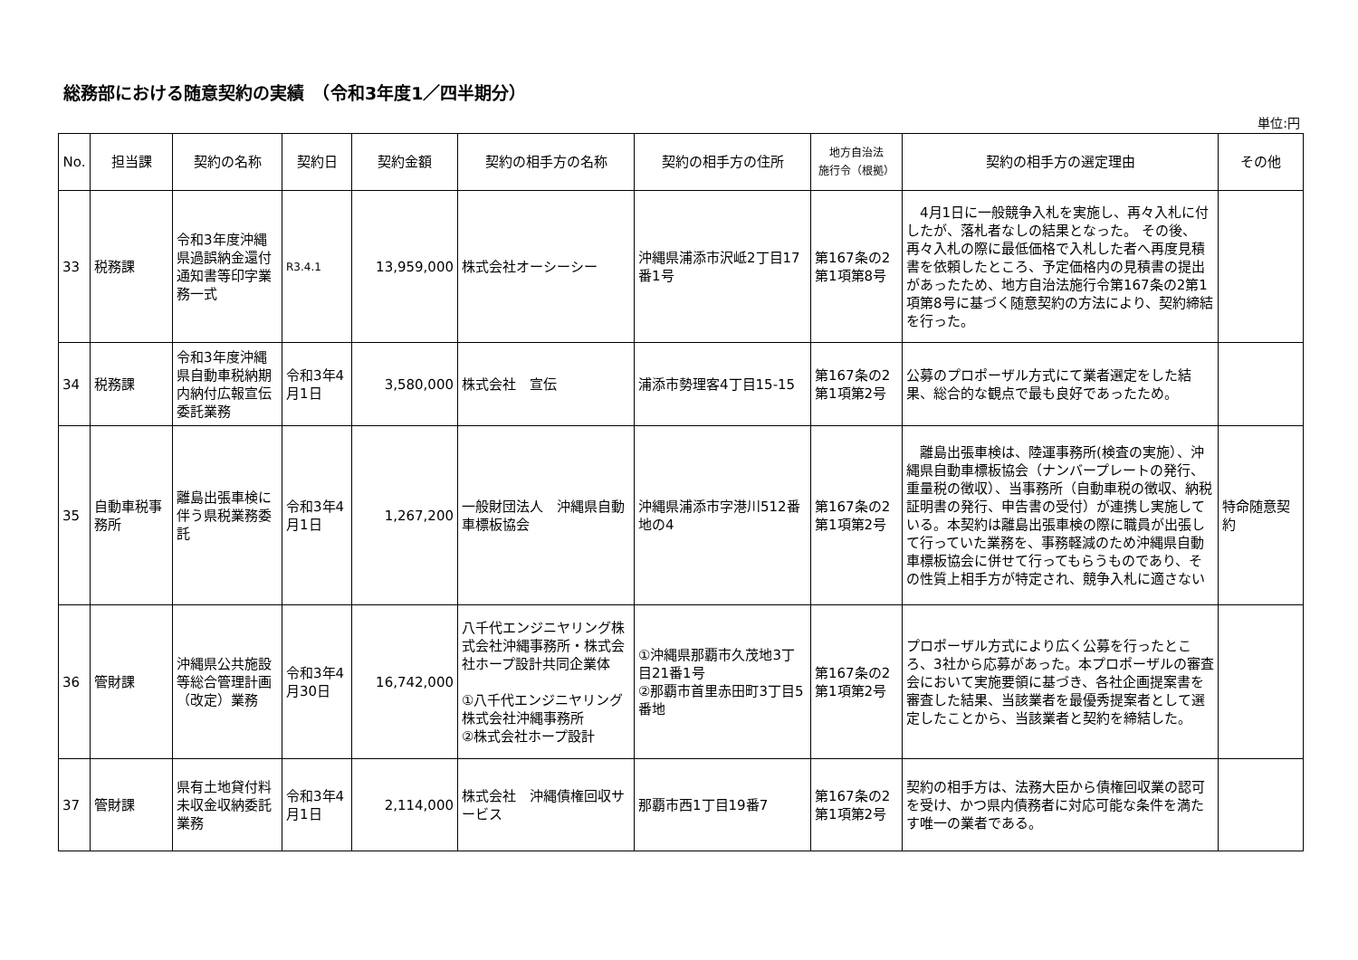総務部における随意契約の実績　（令和3年度1／四半期分）
単位:円
| No. | 担当課 | 契約の名称 | 契約日 | 契約金額 | 契約の相手方の名称 | 契約の相手方の住所 | 地方自治法 施行令（根拠） | 契約の相手方の選定理由 | その他 |
| --- | --- | --- | --- | --- | --- | --- | --- | --- | --- |
| 33 | 税務課 | 令和3年度沖縄県過誤納金還付通知書等印字業務一式 | R3.4.1 | 13,959,000 | 株式会社オーシーシー | 沖縄県浦添市沢岻2丁目17番1号 | 第167条の2第1項第8号 | 4月1日に一般競争入札を実施し、再々入札に付したが、落札者なしの結果となった。 その後、再々入札の際に最低価格で入札した者へ再度見積書を依頼したところ、予定価格内の見積書の提出があったため、地方自治法施行令第167条の2第1項第8号に基づく随意契約の方法により、契約締結を行った。 | |
| 34 | 税務課 | 令和3年度沖縄県自動車税納期内納付広報宣伝委託業務 | 令和3年4月1日 | 3,580,000 | 株式会社 宣伝 | 浦添市勢理客4丁目15-15 | 第167条の2第1項第2号 | 公募のプロポーザル方式にて業者選定をした結果、総合的な観点で最も良好であったため。 | |
| 35 | 自動車税事務所 | 離島出張車検に伴う県税業務委託 | 令和3年4月1日 | 1,267,200 | 一般財団法人 沖縄県自動車標板協会 | 沖縄県浦添市字港川512番地の4 | 第167条の2第1項第2号 | 離島出張車検は、陸運事務所(検査の実施）、沖縄県自動車標板協会（ナンバープレートの発行、重量税の徴収）、当事務所（自動車税の徴収、納税証明書の発行、申告書の受付）が連携し実施している。本契約は離島出張車検の際に職員が出張して行っていた業務を、事務軽減のため沖縄県自動車標板協会に併せて行ってもらうものであり、その性質上相手方が特定され、競争入札に適さない | 特命随意契約 |
| 36 | 管財課 | 沖縄県公共施設等総合管理計画（改定）業務 | 令和3年4月30日 | 16,742,000 | 八千代エンジニヤリング株式会社沖縄事務所・株式会社ホープ設計共同企業体 ①八千代エンジニヤリング株式会社沖縄事務所 ②株式会社ホープ設計 | ①沖縄県那覇市久茂地3丁目21番1号 ②那覇市首里赤田町3丁目5番地 | 第167条の2第1項第2号 | プロポーザル方式により広く公募を行ったところ、3社から応募があった。本プロポーザルの審査会において実施要領に基づき、各社企画提案書を審査した結果、当該業者を最優秀提案者として選定したことから、当該業者と契約を締結した。 | |
| 37 | 管財課 | 県有土地貸付料未収金収納委託業務 | 令和3年4月1日 | 2,114,000 | 株式会社 沖縄債権回収サービス | 那覇市西1丁目19番7 | 第167条の2第1項第2号 | 契約の相手方は、法務大臣から債権回収業の認可を受け、かつ県内債務者に対応可能な条件を満たす唯一の業者である。 | |